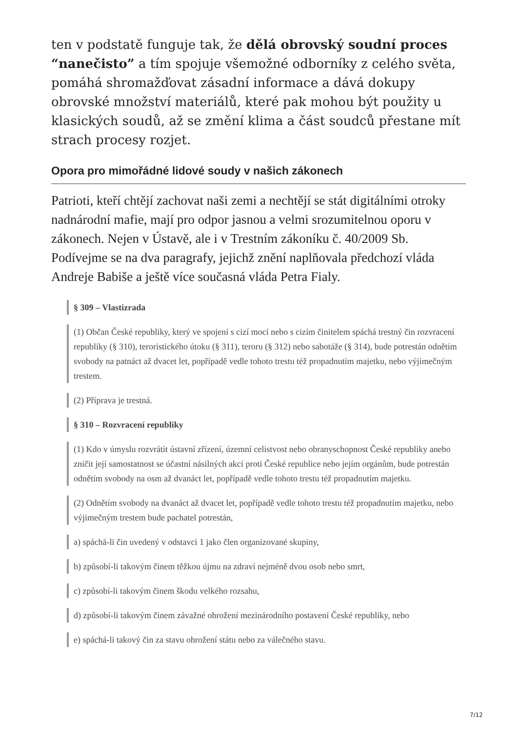ten v podstatě funguje tak, že dělá obrovský soudní proces “nanečisto” a tím spojuje všemožné odborníky z celého světa, pomáhá shromažďovat zásadní informace a dává dokupy obrovské množství materiálů, které pak mohou být použity u klasických soudů, až se změní klima a část soudců přestane mít strach procesy rozjet.
Opora pro mimořádné lidové soudy v našich zákonech
Patrioti, kteří chtějí zachovat naši zemi a nechtějí se stát digitálními otroky nadnárodní mafie, mají pro odpor jasnou a velmi srozumitelnou oporu v zákonech. Nejen v Ústavě, ale i v Trestním zákoníku č. 40/2009 Sb. Podívejme se na dva paragrafy, jejichž znění naplňovala předchozí vláda Andreje Babiše a ještě více současná vláda Petra Fialy.
§ 309 – Vlastizrada
(1) Občan České republiky, který ve spojení s cizí mocí nebo s cizím činitelem spáchá trestný čin rozvracení republiky (§ 310), teroristického útoku (§ 311), teroru (§ 312) nebo sabotáže (§ 314), bude potrestán odnětím svobody na patnáct až dvacet let, popřípadě vedle tohoto trestu též propadnutím majetku, nebo výjimečným trestem.
(2) Příprava je trestná.
§ 310 – Rozvracení republiky
(1) Kdo v úmyslu rozvrátit ústavní zřízení, územní celistvost nebo obranyschopnost České republiky anebo zničit její samostatnost se účastní násilných akcí proti České republice nebo jejím orgánům, bude potrestán odnětím svobody na osm až dvanáct let, popřípadě vedle tohoto trestu též propadnutím majetku.
(2) Odnětím svobody na dvanáct až dvacet let, popřípadě vedle tohoto trestu též propadnutím majetku, nebo výjimečným trestem bude pachatel potrestán,
a) spáchá-li čin uvedený v odstavci 1 jako člen organizované skupiny,
b) způsobí-li takovým činem těžkou újmu na zdraví nejméně dvou osob nebo smrt,
c) způsobí-li takovým činem škodu velkého rozsahu,
d) způsobí-li takovým činem závažné ohrožení mezinárodního postavení České republiky, nebo
e) spáchá-li takový čin za stavu ohrožení státu nebo za válečného stavu.
7/12